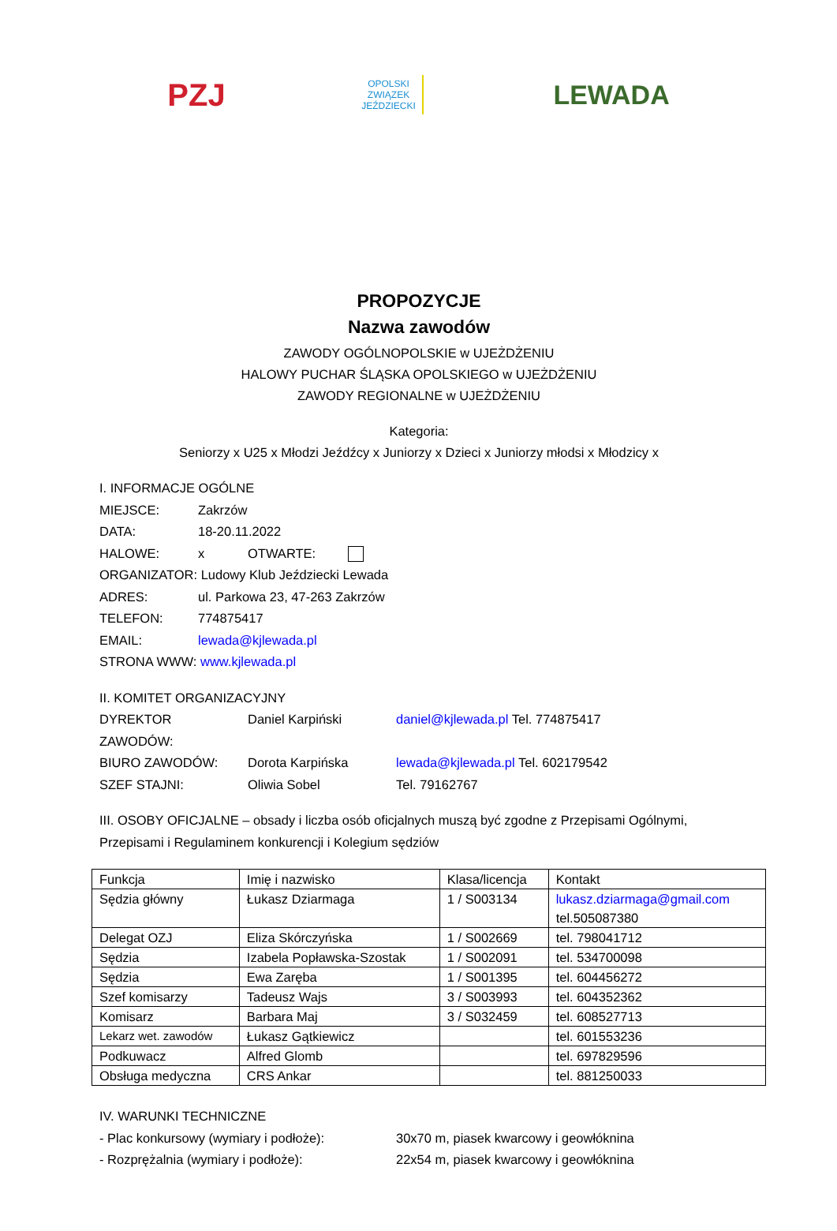PZJ
OPOLSKI
ZWIĄZEK
JEŹDZIECKI
LEWADA
PROPOZYCJE
Nazwa zawodów
ZAWODY OGÓLNOPOLSKIE w UJEŻDŻENIU
HALOWY PUCHAR ŚLĄSKA OPOLSKIEGO w UJEŻDŻENIU
ZAWODY REGIONALNE w UJEŻDŻENIU
Kategoria:
Seniorzy x U25 x Młodzi Jeźdźcy x Juniorzy x Dzieci x Juniorzy młodsi x Młodzicy x
I. INFORMACJE OGÓLNE
MIEJSCE: Zakrzów
DATA: 18-20.11.2022
HALOWE: x OTWARTE:
ORGANIZATOR: Ludowy Klub Jeździecki Lewada
ADRES: ul. Parkowa 23, 47-263 Zakrzów
TELEFON: 774875417
EMAIL: lewada@kjlewada.pl
STRONA WWW: www.kjlewada.pl
II. KOMITET ORGANIZACYJNY
DYREKTOR ZAWODÓW: Daniel Karpiński daniel@kjlewada.pl Tel. 774875417
BIURO ZAWODÓW: Dorota Karpińska lewada@kjlewada.pl Tel. 602179542
SZEF STAJNI: Oliwia Sobel Tel. 79162767
III. OSOBY OFICJALNE – obsady i liczba osób oficjalnych muszą być zgodne z Przepisami Ogólnymi, Przepisami i Regulaminem konkurencji i Kolegium sędziów
| Funkcja | Imię i nazwisko | Klasa/licencja | Kontakt |
| Sędzia główny | Łukasz Dziarmaga | 1 / S003134 | lukasz.dziarmaga@gmail.com tel.505087380 |
| Delegat OZJ | Eliza Skórczyńska | 1 / S002669 | tel. 798041712 |
| Sędzia | Izabela Popławska-Szostak | 1 / S002091 | tel. 534700098 |
| Sędzia | Ewa Zaręba | 1 / S001395 | tel. 604456272 |
| Szef komisarzy | Tadeusz Wajs | 3 / S003993 | tel. 604352362 |
| Komisarz | Barbara Maj | 3 / S032459 | tel. 608527713 |
| Lekarz wet. zawodów | Łukasz Gątkiewicz | | tel. 601553236 |
| Podkuwacz | Alfred Glomb | | tel. 697829596 |
| Obsługa medyczna | CRS Ankar | | tel. 881250033 |
IV. WARUNKI TECHNICZNE
- Plac konkursowy (wymiary i podłoże): 30x70 m, piasek kwarcowy i geowłóknina
- Rozprężalnia (wymiary i podłoże): 22x54 m, piasek kwarcowy i geowłóknina